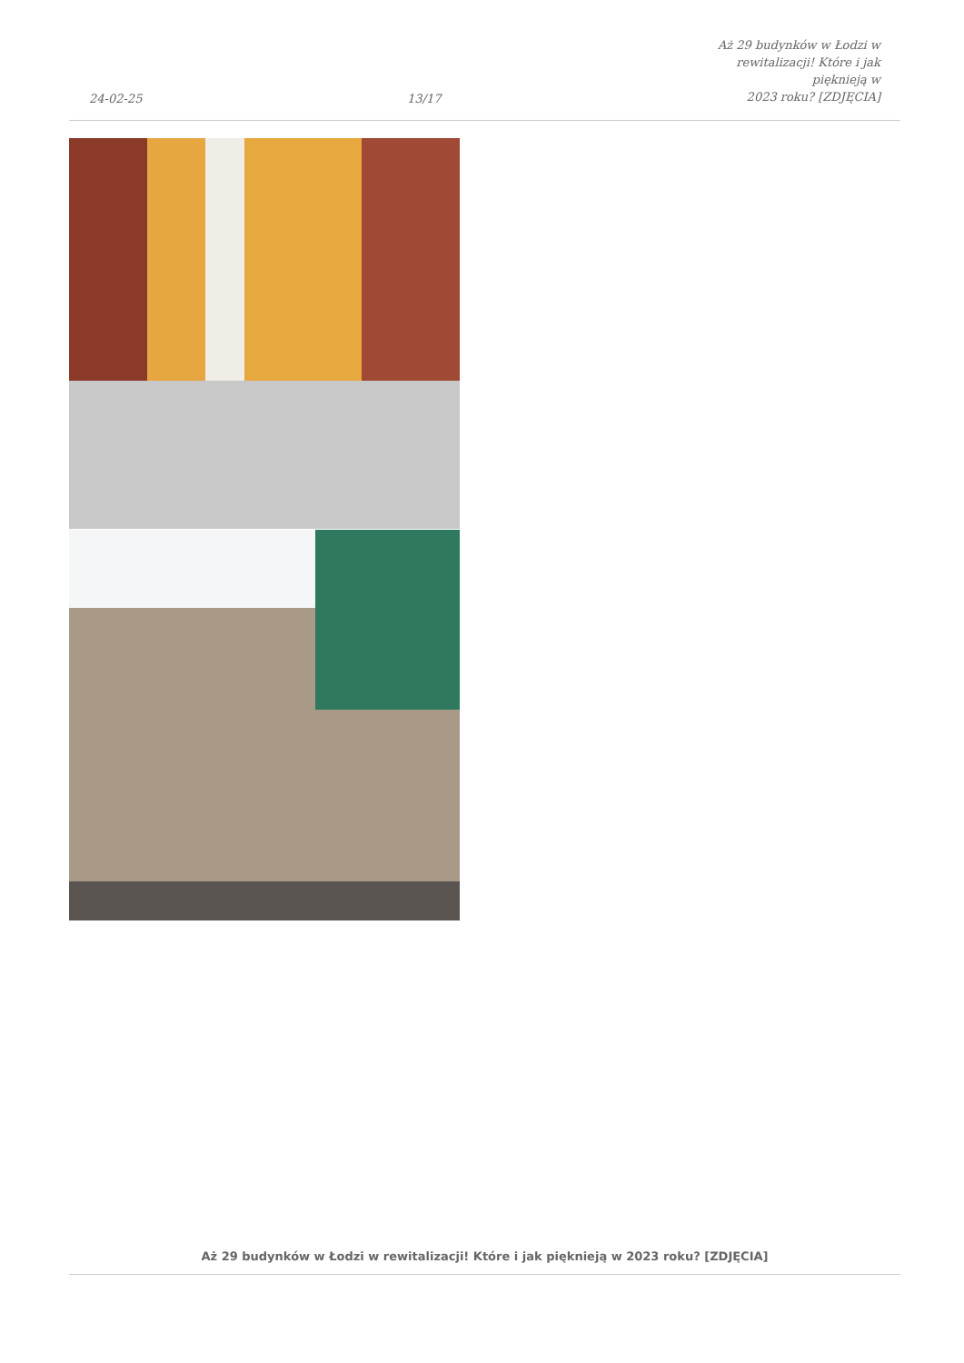24-02-25
13/17
Aż 29 budynków w Łodzi w
rewitalizacji! Które i jak pięknieją w
2023 roku? [ZDJĘCIA]
Aż 29 budynków w Łodzi w rewitalizacji! Które i jak pięknieją w 2023 roku? [ZDJĘCIA]